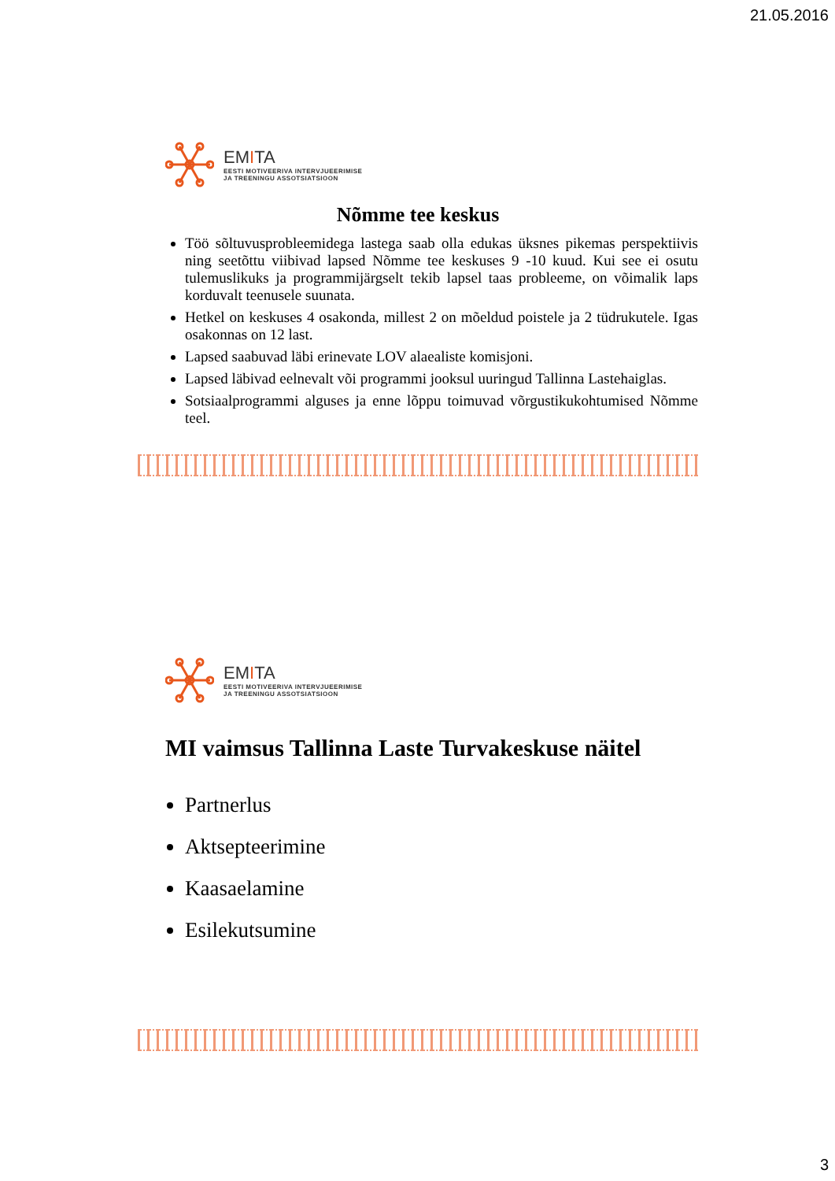21.05.2016
EMITA
EESTI MOTIVEERIVA INTERVJUEERIMISE
JA TREENINGU ASSOTSIATSIOON
Nõmme tee keskus
Töö sõltuvusprobleemidega lastega saab olla edukas üksnes pikemas perspektiivis ning seetõttu viibivad lapsed Nõmme tee keskuses 9 -10 kuud. Kui see ei osutu tulemuslikuks ja programmijärgselt tekib lapsel taas probleeme, on võimalik laps korduvalt teenusele suunata.
Hetkel on keskuses 4 osakonda, millest 2 on mõeldud poistele ja 2 tüdrukutele. Igas osakonnas on 12 last.
Lapsed saabuvad läbi erinevate LOV alaealiste komisjoni.
Lapsed läbivad eelnevalt või programmi jooksul uuringud Tallinna Lastehaiglas.
Sotsiaalprogrammi alguses ja enne lõppu toimuvad võrgustikukohtumised Nõmme teel.
EMITA
EESTI MOTIVEERIVA INTERVJUEERIMISE
JA TREENINGU ASSOTSIATSIOON
MI vaimsus Tallinna Laste Turvakeskuse näitel
Partnerlus
Aktsepteerimine
Kaasaelamine
Esilekutsumine
3